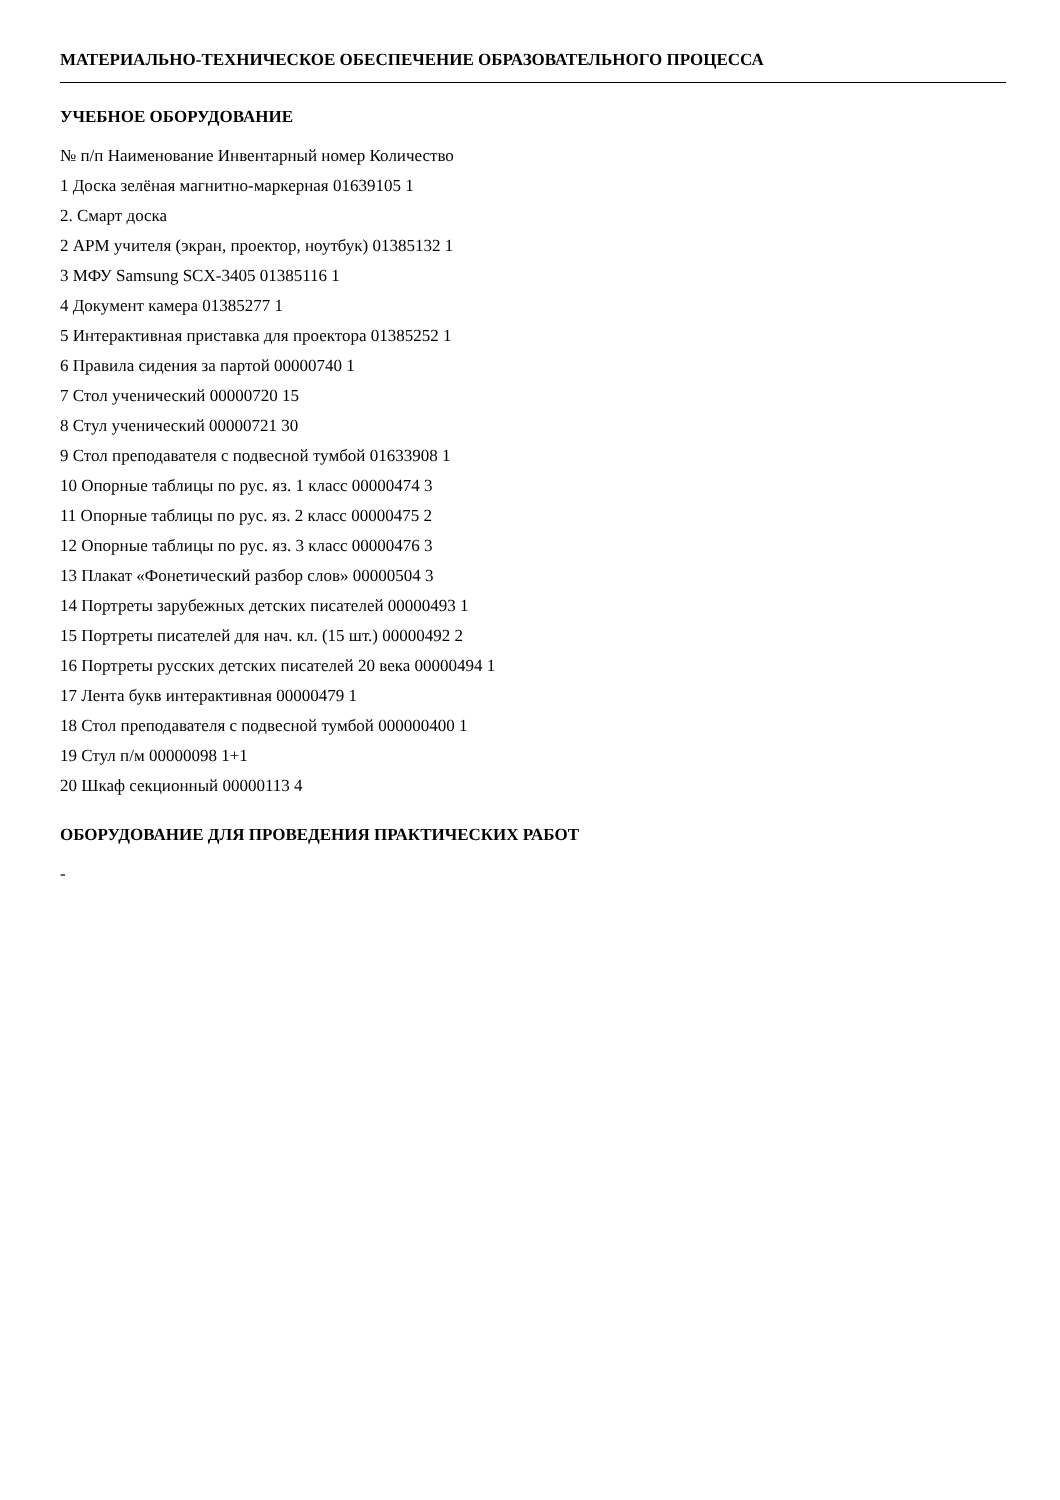МАТЕРИАЛЬНО-ТЕХНИЧЕСКОЕ ОБЕСПЕЧЕНИЕ ОБРАЗОВАТЕЛЬНОГО ПРОЦЕССА
УЧЕБНОЕ ОБОРУДОВАНИЕ
№ п/п Наименование Инвентарный номер Количество
1 Доска зелёная магнитно-маркерная 01639105 1
2. Смарт доска
2 АРМ учителя (экран, проектор, ноутбук) 01385132 1
3 МФУ Samsung SCX-3405 01385116 1
4 Документ камера 01385277 1
5 Интерактивная приставка для проектора 01385252 1
6 Правила сидения за партой 00000740 1
7 Стол ученический 00000720 15
8 Стул ученический 00000721 30
9 Стол преподавателя с подвесной тумбой 01633908 1
10 Опорные таблицы по рус. яз. 1 класс 00000474 3
11 Опорные таблицы по рус. яз. 2 класс 00000475 2
12 Опорные таблицы по рус. яз. 3 класс 00000476 3
13 Плакат «Фонетический разбор слов» 00000504 3
14 Портреты зарубежных детских писателей 00000493 1
15 Портреты писателей для нач. кл. (15 шт.) 00000492 2
16 Портреты русских детских писателей 20 века 00000494 1
17 Лента букв интерактивная 00000479 1
18 Стол преподавателя с подвесной тумбой 000000400 1
19 Стул п/м 00000098 1+1
20 Шкаф секционный 00000113 4
ОБОРУДОВАНИЕ ДЛЯ ПРОВЕДЕНИЯ ПРАКТИЧЕСКИХ РАБОТ
-